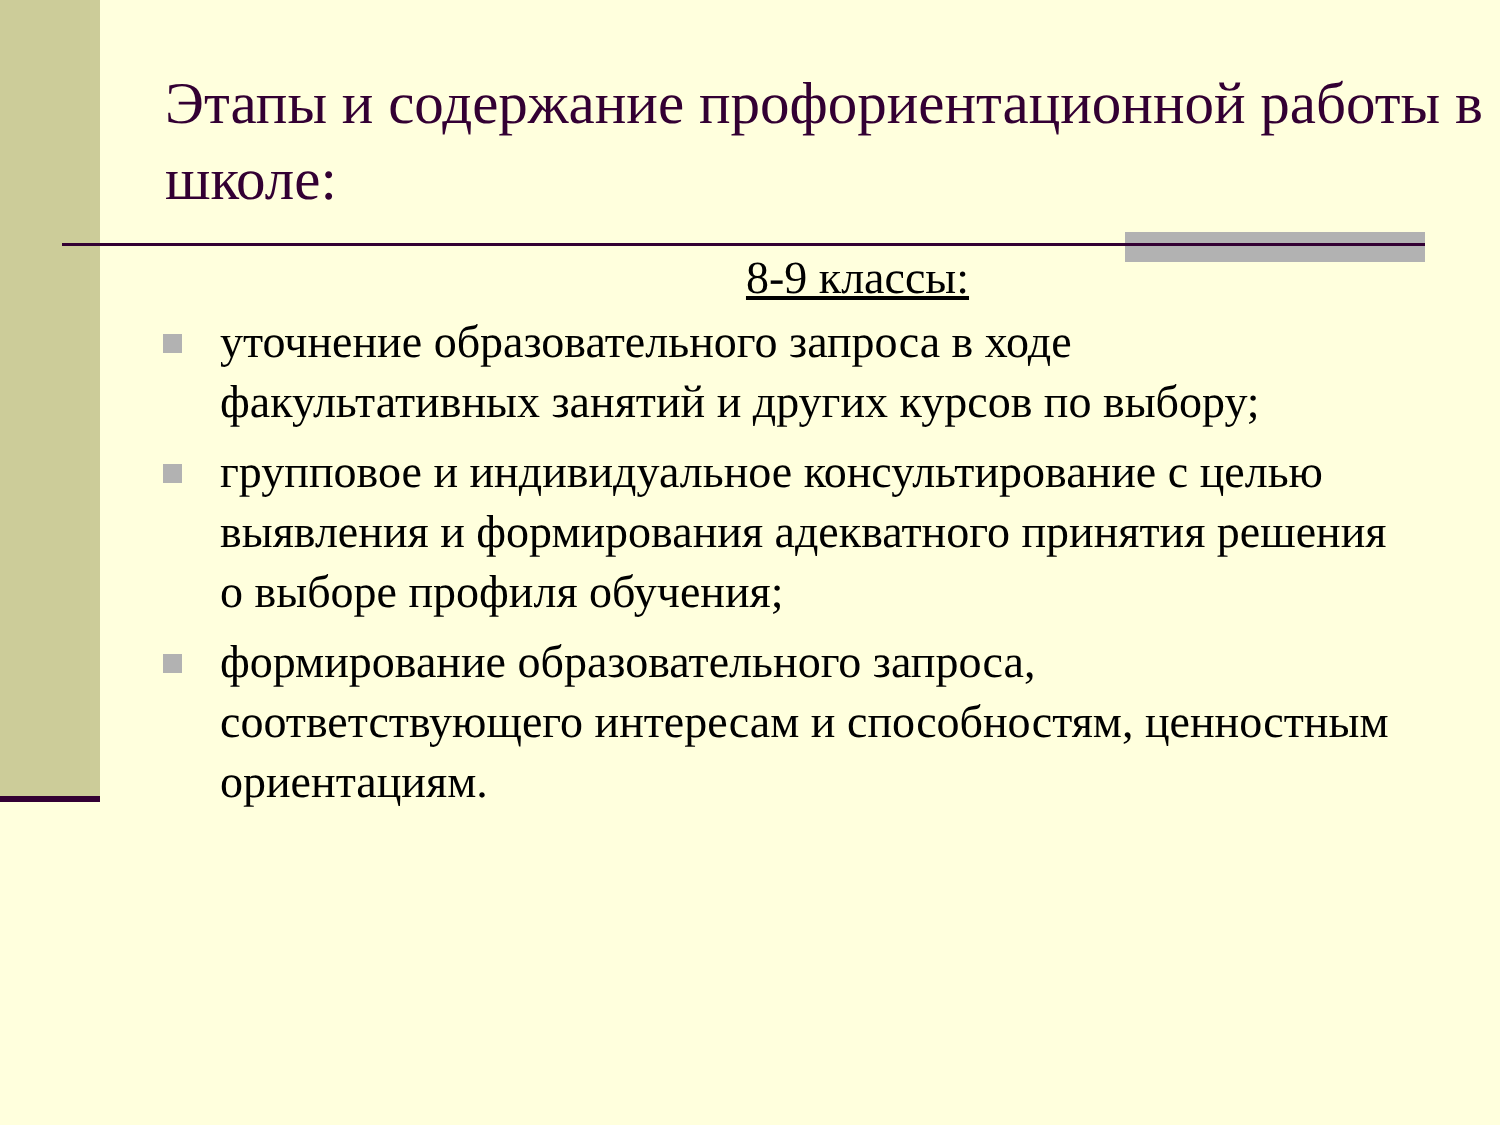Этапы и содержание профориентационной работы в школе:
8-9 классы:
уточнение образовательного запроса в ходе факультативных занятий и других курсов по выбору;
групповое и индивидуальное консультирование с целью выявления и формирования адекватного принятия решения о выборе профиля обучения;
формирование образовательного запроса, соответствующего интересам и способностям, ценностным ориентациям.